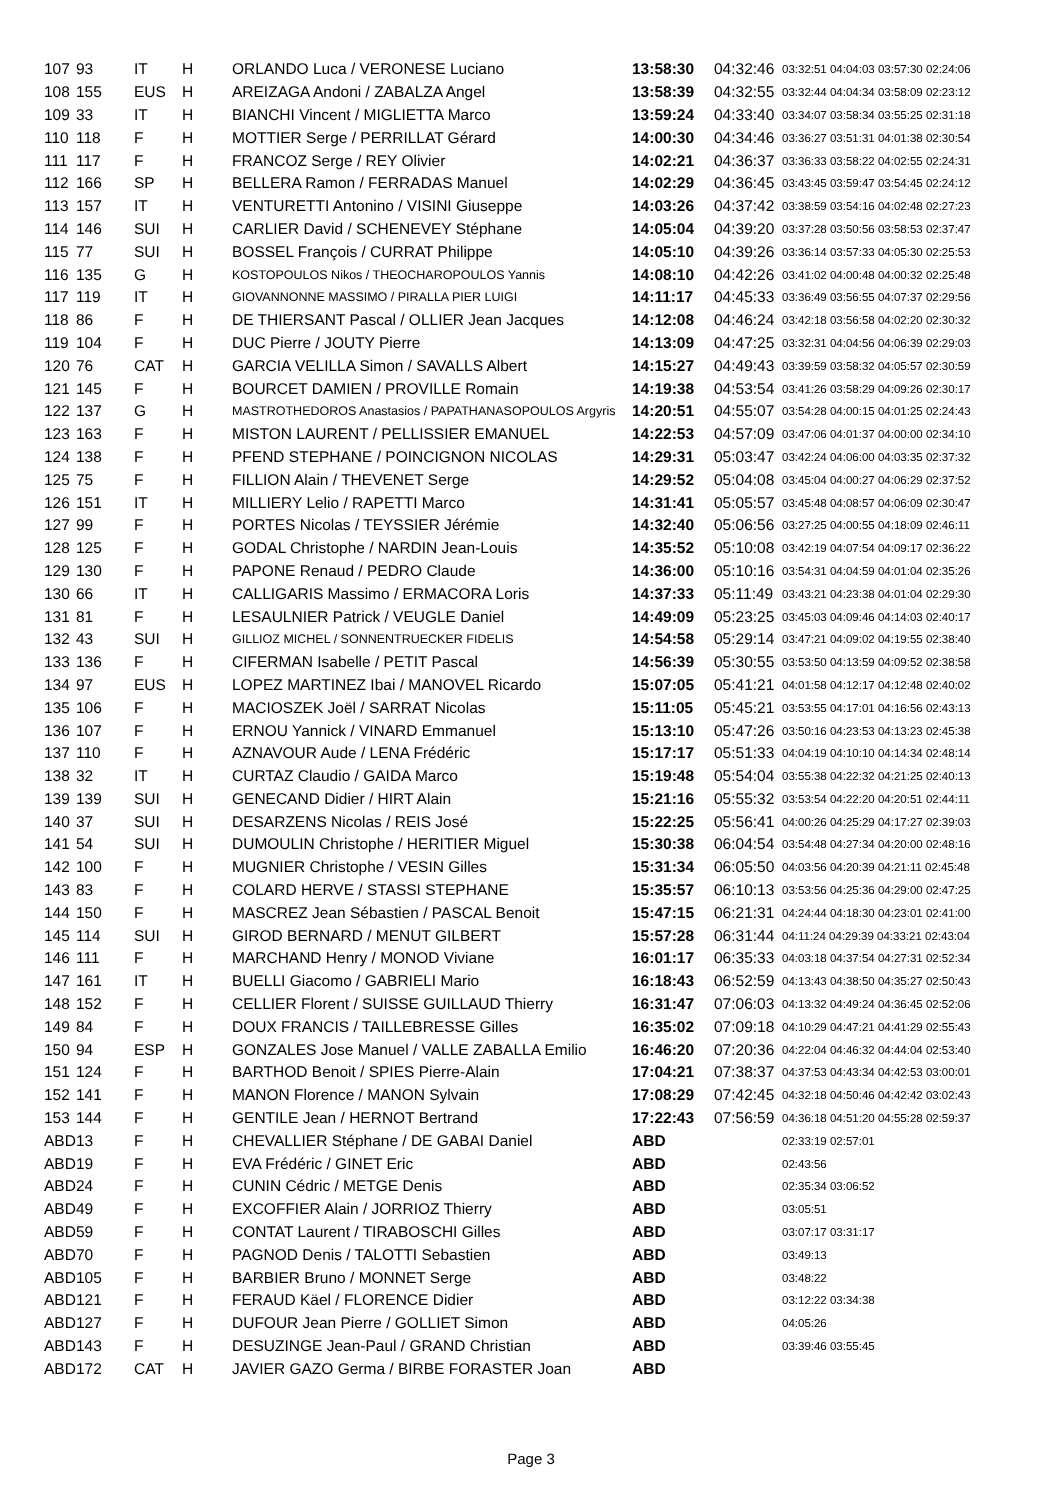| 107 | 93 | IT | H | ORLANDO Luca / VERONESE Luciano | 13:58:30 | 04:32:46 | 03:32:51 04:04:03 03:57:30 02:24:06 |
| 108 | 155 | EUS | H | AREIZAGA Andoni / ZABALZA Angel | 13:58:39 | 04:32:55 | 03:32:44 04:04:34 03:58:09 02:23:12 |
| 109 | 33 | IT | H | BIANCHI Vincent / MIGLIETTA Marco | 13:59:24 | 04:33:40 | 03:34:07 03:58:34 03:55:25 02:31:18 |
| 110 | 118 | F | H | MOTTIER Serge / PERRILLAT Gérard | 14:00:30 | 04:34:46 | 03:36:27 03:51:31 04:01:38 02:30:54 |
| 111 | 117 | F | H | FRANCOZ Serge / REY Olivier | 14:02:21 | 04:36:37 | 03:36:33 03:58:22 04:02:55 02:24:31 |
| 112 | 166 | SP | H | BELLERA Ramon / FERRADAS Manuel | 14:02:29 | 04:36:45 | 03:43:45 03:59:47 03:54:45 02:24:12 |
| 113 | 157 | IT | H | VENTURETTI Antonino / VISINI Giuseppe | 14:03:26 | 04:37:42 | 03:38:59 03:54:16 04:02:48 02:27:23 |
| 114 | 146 | SUI | H | CARLIER David / SCHENEVEY Stéphane | 14:05:04 | 04:39:20 | 03:37:28 03:50:56 03:58:53 02:37:47 |
| 115 | 77 | SUI | H | BOSSEL François / CURRAT Philippe | 14:05:10 | 04:39:26 | 03:36:14 03:57:33 04:05:30 02:25:53 |
| 116 | 135 | G | H | KOSTOPOULOS Nikos / THEOCHAROPOULOS Yannis | 14:08:10 | 04:42:26 | 03:41:02 04:00:48 04:00:32 02:25:48 |
| 117 | 119 | IT | H | GIOVANNONNE MASSIMO / PIRALLA PIER LUIGI | 14:11:17 | 04:45:33 | 03:36:49 03:56:55 04:07:37 02:29:56 |
| 118 | 86 | F | H | DE THIERSANT Pascal / OLLIER Jean Jacques | 14:12:08 | 04:46:24 | 03:42:18 03:56:58 04:02:20 02:30:32 |
| 119 | 104 | F | H | DUC Pierre / JOUTY Pierre | 14:13:09 | 04:47:25 | 03:32:31 04:04:56 04:06:39 02:29:03 |
| 120 | 76 | CAT | H | GARCIA VELILLA Simon / SAVALLS Albert | 14:15:27 | 04:49:43 | 03:39:59 03:58:32 04:05:57 02:30:59 |
| 121 | 145 | F | H | BOURCET DAMIEN / PROVILLE Romain | 14:19:38 | 04:53:54 | 03:41:26 03:58:29 04:09:26 02:30:17 |
| 122 | 137 | G | H | MASTROTHEDOROS Anastasios / PAPATHANASOPOULOS Argyris | 14:20:51 | 04:55:07 | 03:54:28 04:00:15 04:01:25 02:24:43 |
| 123 | 163 | F | H | MISTON LAURENT / PELLISSIER EMANUEL | 14:22:53 | 04:57:09 | 03:47:06 04:01:37 04:00:00 02:34:10 |
| 124 | 138 | F | H | PFEND STEPHANE / POINCIGNON NICOLAS | 14:29:31 | 05:03:47 | 03:42:24 04:06:00 04:03:35 02:37:32 |
| 125 | 75 | F | H | FILLION Alain / THEVENET Serge | 14:29:52 | 05:04:08 | 03:45:04 04:00:27 04:06:29 02:37:52 |
| 126 | 151 | IT | H | MILLIERY Lelio / RAPETTI Marco | 14:31:41 | 05:05:57 | 03:45:48 04:08:57 04:06:09 02:30:47 |
| 127 | 99 | F | H | PORTES Nicolas / TEYSSIER Jérémie | 14:32:40 | 05:06:56 | 03:27:25 04:00:55 04:18:09 02:46:11 |
| 128 | 125 | F | H | GODAL Christophe / NARDIN Jean-Louis | 14:35:52 | 05:10:08 | 03:42:19 04:07:54 04:09:17 02:36:22 |
| 129 | 130 | F | H | PAPONE Renaud / PEDRO Claude | 14:36:00 | 05:10:16 | 03:54:31 04:04:59 04:01:04 02:35:26 |
| 130 | 66 | IT | H | CALLIGARIS Massimo / ERMACORA Loris | 14:37:33 | 05:11:49 | 03:43:21 04:23:38 04:01:04 02:29:30 |
| 131 | 81 | F | H | LESAULNIER Patrick / VEUGLE Daniel | 14:49:09 | 05:23:25 | 03:45:03 04:09:46 04:14:03 02:40:17 |
| 132 | 43 | SUI | H | GILLIOZ MICHEL / SONNENTRUECKER FIDELIS | 14:54:58 | 05:29:14 | 03:47:21 04:09:02 04:19:55 02:38:40 |
| 133 | 136 | F | H | CIFERMAN Isabelle / PETIT Pascal | 14:56:39 | 05:30:55 | 03:53:50 04:13:59 04:09:52 02:38:58 |
| 134 | 97 | EUS | H | LOPEZ MARTINEZ Ibai / MANOVEL Ricardo | 15:07:05 | 05:41:21 | 04:01:58 04:12:17 04:12:48 02:40:02 |
| 135 | 106 | F | H | MACIOSZEK Joël / SARRAT Nicolas | 15:11:05 | 05:45:21 | 03:53:55 04:17:01 04:16:56 02:43:13 |
| 136 | 107 | F | H | ERNOU Yannick / VINARD Emmanuel | 15:13:10 | 05:47:26 | 03:50:16 04:23:53 04:13:23 02:45:38 |
| 137 | 110 | F | H | AZNAVOUR Aude / LENA Frédéric | 15:17:17 | 05:51:33 | 04:04:19 04:10:10 04:14:34 02:48:14 |
| 138 | 32 | IT | H | CURTAZ Claudio / GAIDA Marco | 15:19:48 | 05:54:04 | 03:55:38 04:22:32 04:21:25 02:40:13 |
| 139 | 139 | SUI | H | GENECAND Didier / HIRT Alain | 15:21:16 | 05:55:32 | 03:53:54 04:22:20 04:20:51 02:44:11 |
| 140 | 37 | SUI | H | DESARZENS Nicolas / REIS José | 15:22:25 | 05:56:41 | 04:00:26 04:25:29 04:17:27 02:39:03 |
| 141 | 54 | SUI | H | DUMOULIN Christophe / HERITIER Miguel | 15:30:38 | 06:04:54 | 03:54:48 04:27:34 04:20:00 02:48:16 |
| 142 | 100 | F | H | MUGNIER Christophe / VESIN Gilles | 15:31:34 | 06:05:50 | 04:03:56 04:20:39 04:21:11 02:45:48 |
| 143 | 83 | F | H | COLARD HERVE / STASSI STEPHANE | 15:35:57 | 06:10:13 | 03:53:56 04:25:36 04:29:00 02:47:25 |
| 144 | 150 | F | H | MASCREZ Jean Sébastien / PASCAL Benoit | 15:47:15 | 06:21:31 | 04:24:44 04:18:30 04:23:01 02:41:00 |
| 145 | 114 | SUI | H | GIROD BERNARD / MENUT GILBERT | 15:57:28 | 06:31:44 | 04:11:24 04:29:39 04:33:21 02:43:04 |
| 146 | 111 | F | H | MARCHAND Henry / MONOD Viviane | 16:01:17 | 06:35:33 | 04:03:18 04:37:54 04:27:31 02:52:34 |
| 147 | 161 | IT | H | BUELLI Giacomo / GABRIELI Mario | 16:18:43 | 06:52:59 | 04:13:43 04:38:50 04:35:27 02:50:43 |
| 148 | 152 | F | H | CELLIER Florent / SUISSE GUILLAUD Thierry | 16:31:47 | 07:06:03 | 04:13:32 04:49:24 04:36:45 02:52:06 |
| 149 | 84 | F | H | DOUX FRANCIS / TAILLEBRESSE Gilles | 16:35:02 | 07:09:18 | 04:10:29 04:47:21 04:41:29 02:55:43 |
| 150 | 94 | ESP | H | GONZALES Jose Manuel / VALLE ZABALLA Emilio | 16:46:20 | 07:20:36 | 04:22:04 04:46:32 04:44:04 02:53:40 |
| 151 | 124 | F | H | BARTHOD Benoit / SPIES Pierre-Alain | 17:04:21 | 07:38:37 | 04:37:53 04:43:34 04:42:53 03:00:01 |
| 152 | 141 | F | H | MANON Florence / MANON Sylvain | 17:08:29 | 07:42:45 | 04:32:18 04:50:46 04:42:42 03:02:43 |
| 153 | 144 | F | H | GENTILE Jean / HERNOT Bertrand | 17:22:43 | 07:56:59 | 04:36:18 04:51:20 04:55:28 02:59:37 |
| ABD | 13 | F | H | CHEVALLIER Stéphane / DE GABAI Daniel | ABD | | 02:33:19 02:57:01 |
| ABD | 19 | F | H | EVA Frédéric / GINET Eric | ABD | | 02:43:56 |
| ABD | 24 | F | H | CUNIN Cédric / METGE Denis | ABD | | 02:35:34 03:06:52 |
| ABD | 49 | F | H | EXCOFFIER Alain / JORRIOZ Thierry | ABD | | 03:05:51 |
| ABD | 59 | F | H | CONTAT Laurent / TIRABOSCHI Gilles | ABD | | 03:07:17 03:31:17 |
| ABD | 70 | F | H | PAGNOD Denis / TALOTTI Sebastien | ABD | | 03:49:13 |
| ABD | 105 | F | H | BARBIER Bruno / MONNET Serge | ABD | | 03:48:22 |
| ABD | 121 | F | H | FERAUD Käel / FLORENCE Didier | ABD | | 03:12:22 03:34:38 |
| ABD | 127 | F | H | DUFOUR Jean Pierre / GOLLIET Simon | ABD | | 04:05:26 |
| ABD | 143 | F | H | DESUZINGE Jean-Paul / GRAND Christian | ABD | | 03:39:46 03:55:45 |
| ABD | 172 | CAT | H | JAVIER GAZO Germa / BIRBE FORASTER Joan | ABD | | |
Page 3